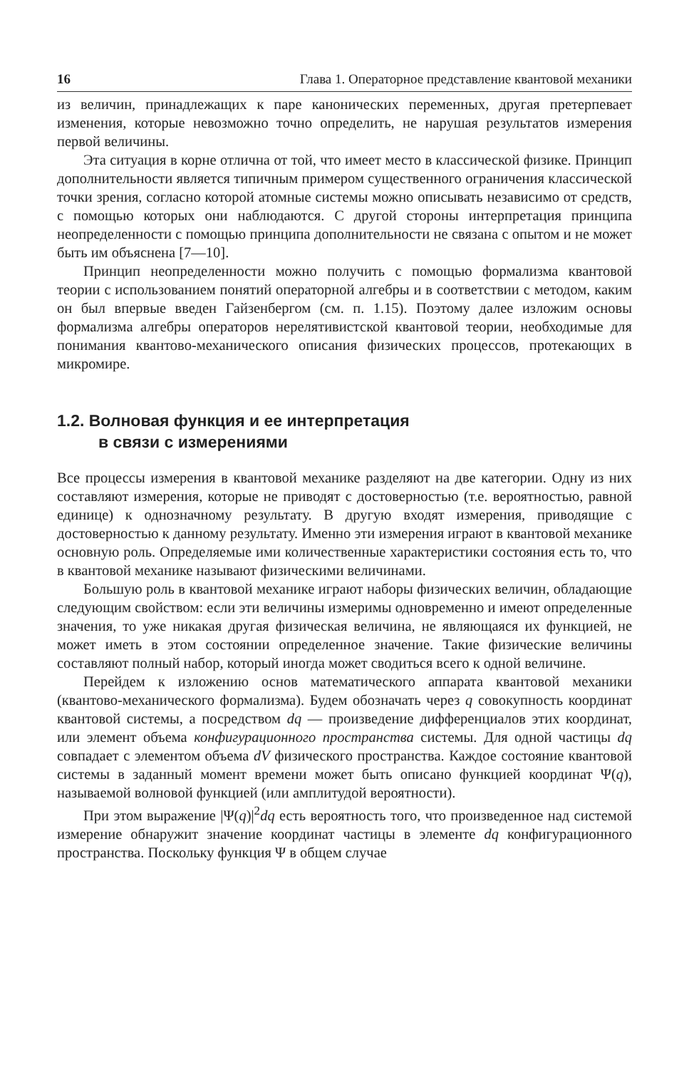16 Глава 1. Операторное представление квантовой механики
из величин, принадлежащих к паре канонических переменных, другая претерпевает изменения, которые невозможно точно определить, не нарушая результатов измерения первой величины.
Эта ситуация в корне отлична от той, что имеет место в классической физике. Принцип дополнительности является типичным примером существенного ограничения классической точки зрения, согласно которой атомные системы можно описывать независимо от средств, с помощью которых они наблюдаются. С другой стороны интерпретация принципа неопределенности с помощью принципа дополнительности не связана с опытом и не может быть им объяснена [7—10].
Принцип неопределенности можно получить с помощью формализма квантовой теории с использованием понятий операторной алгебры и в соответствии с методом, каким он был впервые введен Гайзенбергом (см. п. 1.15). Поэтому далее изложим основы формализма алгебры операторов нерелятивистской квантовой теории, необходимые для понимания квантово-механического описания физических процессов, протекающих в микромире.
1.2. Волновая функция и ее интерпретация
в связи с измерениями
Все процессы измерения в квантовой механике разделяют на две категории. Одну из них составляют измерения, которые не приводят с достоверностью (т.е. вероятностью, равной единице) к однозначному результату. В другую входят измерения, приводящие с достоверностью к данному результату. Именно эти измерения играют в квантовой механике основную роль. Определяемые ими количественные характеристики состояния есть то, что в квантовой механике называют физическими величинами.
Большую роль в квантовой механике играют наборы физических величин, обладающие следующим свойством: если эти величины измеримы одновременно и имеют определенные значения, то уже никакая другая физическая величина, не являющаяся их функцией, не может иметь в этом состоянии определенное значение. Такие физические величины составляют полный набор, который иногда может сводиться всего к одной величине.
Перейдем к изложению основ математического аппарата квантовой механики (квантово-механического формализма). Будем обозначать через q совокупность координат квантовой системы, а посредством dq — произведение дифференциалов этих координат, или элемент объема конфигурационного пространства системы. Для одной частицы dq совпадает с элементом объема dV физического пространства. Каждое состояние квантовой системы в заданный момент времени может быть описано функцией координат Ψ(q), называемой волновой функцией (или амплитудой вероятности).
При этом выражение |Ψ(q)|<sup>2</sup>dq есть вероятность того, что произведенное над системой измерение обнаружит значение координат частицы в элементе dq конфигурационного пространства. Поскольку функция Ψ в общем случае